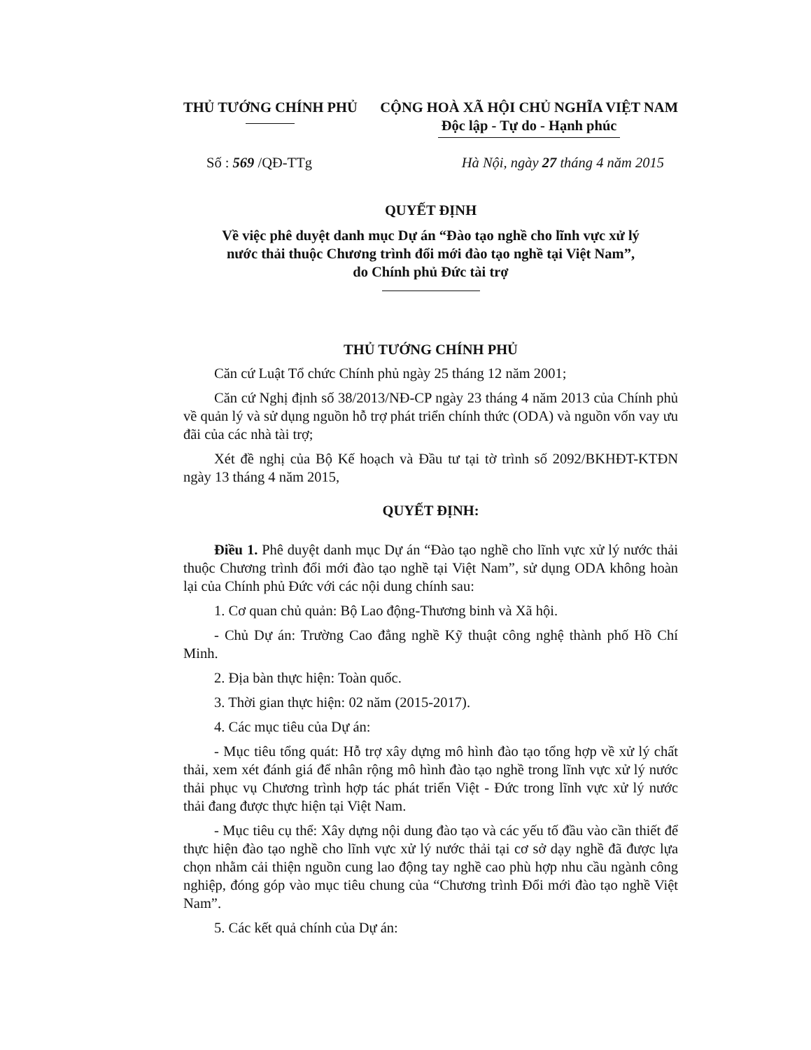THỦ TƯỚNG CHÍNH PHỦ CỘNG HOÀ XÃ HỘI CHỦ NGHĨA VIỆT NAM
Độc lập - Tự do - Hạnh phúc
Số : 569 /QĐ-TTg Hà Nội, ngày 27 tháng 4 năm 2015
QUYẾT ĐỊNH
Về việc phê duyệt danh mục Dự án “Đào tạo nghề cho lĩnh vực xử lý
nước thải thuộc Chương trình đổi mới đào tạo nghề tại Việt Nam”,
do Chính phủ Đức tài trợ
THỦ TƯỚNG CHÍNH PHỦ
Căn cứ Luật Tổ chức Chính phủ ngày 25 tháng 12 năm 2001;
Căn cứ Nghị định số 38/2013/NĐ-CP ngày 23 tháng 4 năm 2013 của Chính phủ về quản lý và sử dụng nguồn hỗ trợ phát triển chính thức (ODA) và nguồn vốn vay ưu đãi của các nhà tài trợ;
Xét đề nghị của Bộ Kế hoạch và Đầu tư tại tờ trình số 2092/BKHĐT-KTĐN ngày 13 tháng 4 năm 2015,
QUYẾT ĐỊNH:
Điều 1. Phê duyệt danh mục Dự án “Đào tạo nghề cho lĩnh vực xử lý nước thải thuộc Chương trình đổi mới đào tạo nghề tại Việt Nam”, sử dụng ODA không hoàn lại của Chính phủ Đức với các nội dung chính sau:
1. Cơ quan chủ quản: Bộ Lao động-Thương binh và Xã hội.
- Chủ Dự án: Trường Cao đẳng nghề Kỹ thuật công nghệ thành phố Hồ Chí Minh.
2. Địa bàn thực hiện: Toàn quốc.
3. Thời gian thực hiện: 02 năm (2015-2017).
4. Các mục tiêu của Dự án:
- Mục tiêu tổng quát: Hỗ trợ xây dựng mô hình đào tạo tổng hợp về xử lý chất thải, xem xét đánh giá để nhân rộng mô hình đào tạo nghề trong lĩnh vực xử lý nước thải phục vụ Chương trình hợp tác phát triển Việt - Đức trong lĩnh vực xử lý nước thải đang được thực hiện tại Việt Nam.
- Mục tiêu cụ thể: Xây dựng nội dung đào tạo và các yếu tố đầu vào cần thiết để thực hiện đào tạo nghề cho lĩnh vực xử lý nước thải tại cơ sở dạy nghề đã được lựa chọn nhằm cải thiện nguồn cung lao động tay nghề cao phù hợp nhu cầu ngành công nghiệp, đóng góp vào mục tiêu chung của “Chương trình Đổi mới đào tạo nghề Việt Nam”.
5. Các kết quả chính của Dự án: